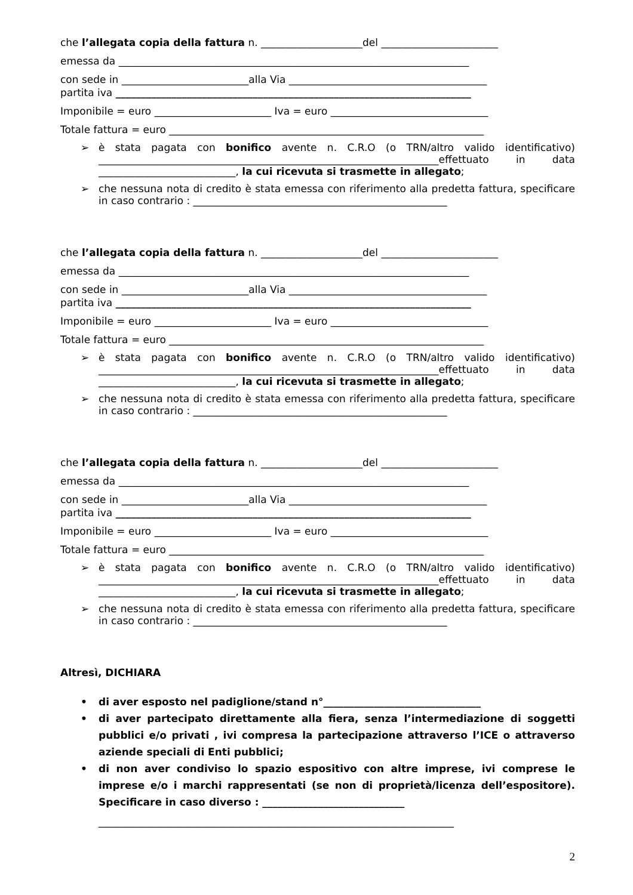che l’allegata copia della fattura n. ____________________del _______________________
emessa da _____________________________________________________________________
con sede in _________________________alla Via _______________________________________
partita iva ______________________________________________________________________
Imponibile = euro _______________________ Iva = euro _______________________________
Totale fattura = euro ______________________________________________________________
➢ è stata pagata con bonifico avente n. C.R.O (o TRN/altro valido identificativo) ___________________________________________________________________effettuato in data ___________________________, la cui ricevuta si trasmette in allegato;
➢ che nessuna nota di credito è stata emessa con riferimento alla predetta fattura, specificare in caso contrario : __________________________________________________
che l’allegata copia della fattura n. ____________________del _______________________
emessa da _____________________________________________________________________
con sede in _________________________alla Via _______________________________________
partita iva ______________________________________________________________________
Imponibile = euro _______________________ Iva = euro _______________________________
Totale fattura = euro ______________________________________________________________
➢ è stata pagata con bonifico avente n. C.R.O (o TRN/altro valido identificativo) ___________________________________________________________________effettuato in data ___________________________, la cui ricevuta si trasmette in allegato;
➢ che nessuna nota di credito è stata emessa con riferimento alla predetta fattura, specificare in caso contrario : __________________________________________________
che l’allegata copia della fattura n. ____________________del _______________________
emessa da _____________________________________________________________________
con sede in _________________________alla Via _______________________________________
partita iva ______________________________________________________________________
Imponibile = euro _______________________ Iva = euro _______________________________
Totale fattura = euro ______________________________________________________________
➢ è stata pagata con bonifico avente n. C.R.O (o TRN/altro valido identificativo) ___________________________________________________________________effettuato in data ___________________________, la cui ricevuta si trasmette in allegato;
➢ che nessuna nota di credito è stata emessa con riferimento alla predetta fattura, specificare in caso contrario : __________________________________________________
Altresì, DICHIARA
• di aver esposto nel padiglione/stand n°_______________________________
• di aver partecipato direttamente alla fiera, senza l’intermediazione di soggetti pubblici e/o privati , ivi compresa la partecipazione attraverso l’ICE o attraverso aziende speciali di Enti pubblici;
• di non aver condiviso lo spazio espositivo con altre imprese, ivi comprese le imprese e/o i marchi rappresentati (se non di proprietà/licenza dell’espositore). Specificare in caso diverso : ____________________________
______________________________________________________________________
2